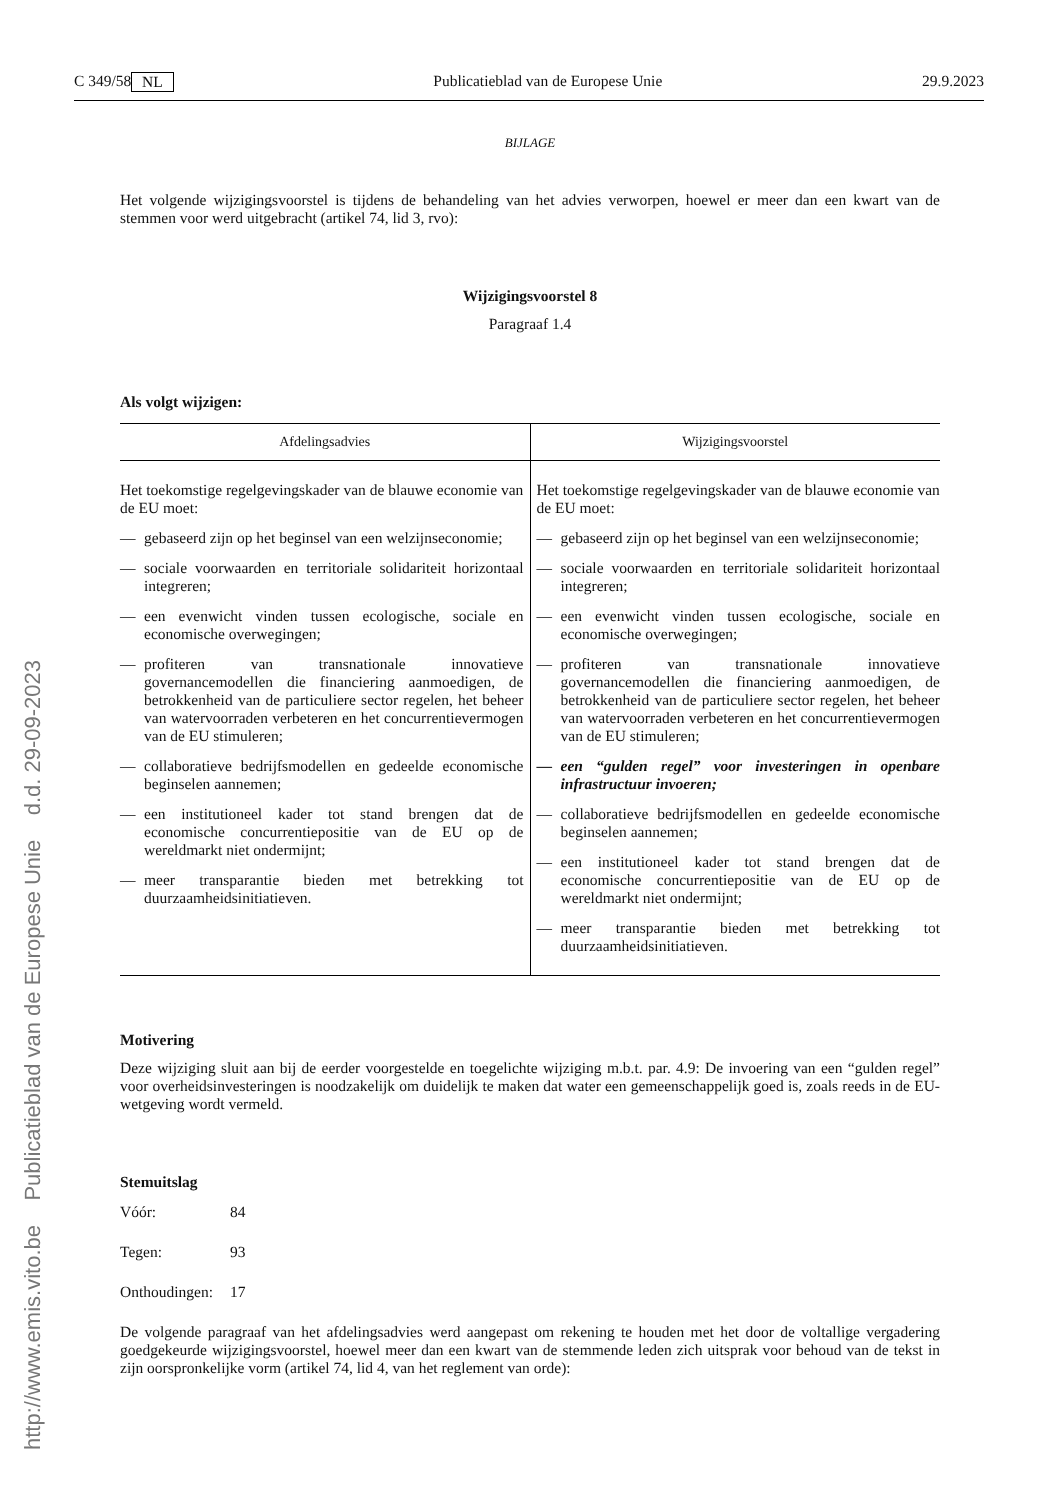http://www.emis.vito.be Publicatieblad van de Europese Unie d.d. 29-09-2023
C 349/58 NL Publicatieblad van de Europese Unie 29.9.2023
BIJLAGE
Het volgende wijzigingsvoorstel is tijdens de behandeling van het advies verworpen, hoewel er meer dan een kwart van de stemmen voor werd uitgebracht (artikel 74, lid 3, rvo):
Wijzigingsvoorstel 8
Paragraaf 1.4
Als volgt wijzigen:
| Afdelingsadvies | Wijzigingsvoorstel |
| --- | --- |
| Het toekomstige regelgevingskader van de blauwe economie van de EU moet: — gebaseerd zijn op het beginsel van een welzijnseconomie; — sociale voorwaarden en territoriale solidariteit horizontaal integreren; — een evenwicht vinden tussen ecologische, sociale en economische overwegingen; — profiteren van transnationale innovatieve governancemodellen die financiering aanmoedigen, de betrokkenheid van de particuliere sector regelen, het beheer van watervoorraden verbeteren en het concurrentievermogen van de EU stimuleren; — collaboratieve bedrijfsmodellen en gedeelde economische beginselen aannemen; — een institutioneel kader tot stand brengen dat de economische concurrentiepositie van de EU op de wereldmarkt niet ondermijnt; — meer transparantie bieden met betrekking tot duurzaamheidsinitiatieven. | Het toekomstige regelgevingskader van de blauwe economie van de EU moet: — gebaseerd zijn op het beginsel van een welzijnseconomie; — sociale voorwaarden en territoriale solidariteit horizontaal integreren; — een evenwicht vinden tussen ecologische, sociale en economische overwegingen; — profiteren van transnationale innovatieve governancemodellen die financiering aanmoedigen, de betrokkenheid van de particuliere sector regelen, het beheer van watervoorraden verbeteren en het concurrentievermogen van de EU stimuleren; — een “gulden regel” voor investeringen in openbare infrastructuur invoeren; — collaboratieve bedrijfsmodellen en gedeelde economische beginselen aannemen; — een institutioneel kader tot stand brengen dat de economische concurrentiepositie van de EU op de wereldmarkt niet ondermijnt; — meer transparantie bieden met betrekking tot duurzaamheidsinitiatieven. |
Motivering
Deze wijziging sluit aan bij de eerder voorgestelde en toegelichte wijziging m.b.t. par. 4.9: De invoering van een “gulden regel” voor overheidsinvesteringen is noodzakelijk om duidelijk te maken dat water een gemeenschappelijk goed is, zoals reeds in de EU-wetgeving wordt vermeld.
Stemuitslag
Vóór: 84
Tegen: 93
Onthoudingen: 17
De volgende paragraaf van het afdelingsadvies werd aangepast om rekening te houden met het door de voltallige vergadering goedgekeurde wijzigingsvoorstel, hoewel meer dan een kwart van de stemmende leden zich uitsprak voor behoud van de tekst in zijn oorspronkelijke vorm (artikel 74, lid 4, van het reglement van orde):